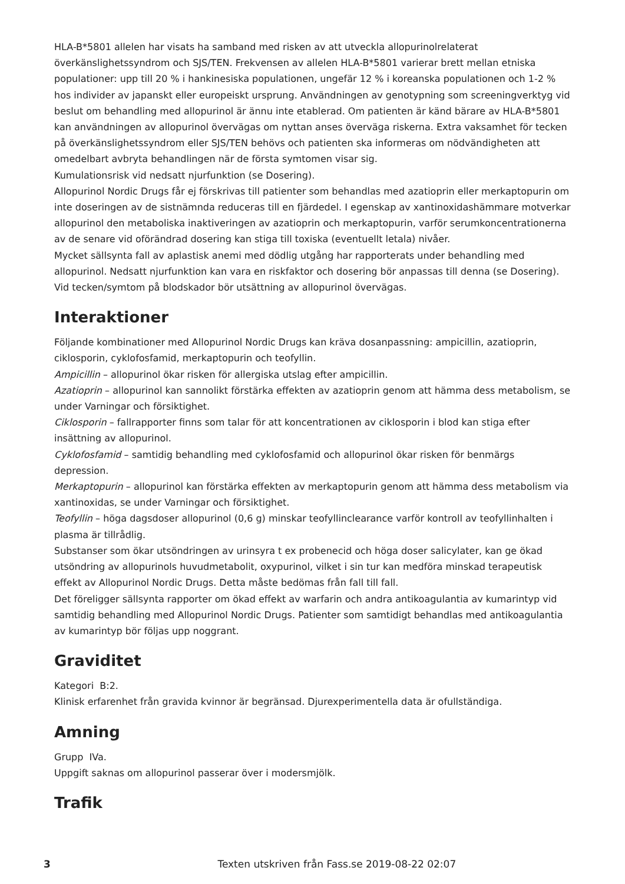HLA-B*5801 allelen har visats ha samband med risken av att utveckla allopurinolrelaterat överkänslighetssyndrom och SJS/TEN. Frekvensen av allelen HLA-B*5801 varierar brett mellan etniska populationer: upp till 20 % i hankinesiska populationen, ungefär 12 % i koreanska populationen och 1-2 % hos individer av japanskt eller europeiskt ursprung. Användningen av genotypning som screeningverktyg vid beslut om behandling med allopurinol är ännu inte etablerad. Om patienten är känd bärare av HLA-B*5801 kan användningen av allopurinol övervägas om nyttan anses överväga riskerna. Extra vaksamhet för tecken på överkänslighetssyndrom eller SJS/TEN behövs och patienten ska informeras om nödvändigheten att omedelbart avbryta behandlingen när de första symtomen visar sig.
Kumulationsrisk vid nedsatt njurfunktion (se Dosering).
Allopurinol Nordic Drugs får ej förskrivas till patienter som behandlas med azatioprin eller merkaptopurin om inte doseringen av de sistnämnda reduceras till en fjärdedel. I egenskap av xantinoxidashämmare motverkar allopurinol den metaboliska inaktiveringen av azatioprin och merkaptopurin, varför serumkoncentrationerna av de senare vid oförändrad dosering kan stiga till toxiska (eventuellt letala) nivåer.
Mycket sällsynta fall av aplastisk anemi med dödlig utgång har rapporterats under behandling med allopurinol. Nedsatt njurfunktion kan vara en riskfaktor och dosering bör anpassas till denna (se Dosering). Vid tecken/symtom på blodskador bör utsättning av allopurinol övervägas.
Interaktioner
Följande kombinationer med Allopurinol Nordic Drugs kan kräva dosanpassning: ampicillin, azatioprin, ciklosporin, cyklofosfamid, merkaptopurin och teofyllin.
Ampicillin – allopurinol ökar risken för allergiska utslag efter ampicillin.
Azatioprin – allopurinol kan sannolikt förstärka effekten av azatioprin genom att hämma dess metabolism, se under Varningar och försiktighet.
Ciklosporin – fallrapporter finns som talar för att koncentrationen av ciklosporin i blod kan stiga efter insättning av allopurinol.
Cyklofosfamid – samtidig behandling med cyklofosfamid och allopurinol ökar risken för benmärgs depression.
Merkaptopurin – allopurinol kan förstärka effekten av merkaptopurin genom att hämma dess metabolism via xantinoxidas, se under Varningar och försiktighet.
Teofyllin – höga dagsdoser allopurinol (0,6 g) minskar teofyllinclearance varför kontroll av teofyllinhalten i plasma är tillrådlig.
Substanser som ökar utsöndringen av urinsyra t ex probenecid och höga doser salicylater, kan ge ökad utsöndring av allopurinols huvudmetabolit, oxypurinol, vilket i sin tur kan medföra minskad terapeutisk effekt av Allopurinol Nordic Drugs. Detta måste bedömas från fall till fall.
Det föreligger sällsynta rapporter om ökad effekt av warfarin och andra antikoagulantia av kumarintyp vid samtidig behandling med Allopurinol Nordic Drugs. Patienter som samtidigt behandlas med antikoagulantia av kumarintyp bör följas upp noggrant.
Graviditet
Kategori B:2.
Klinisk erfarenhet från gravida kvinnor är begränsad. Djurexperimentella data är ofullständiga.
Amning
Grupp IVa.
Uppgift saknas om allopurinol passerar över i modersmjölk.
Trafik
3 Texten utskriven från Fass.se 2019-08-22 02:07